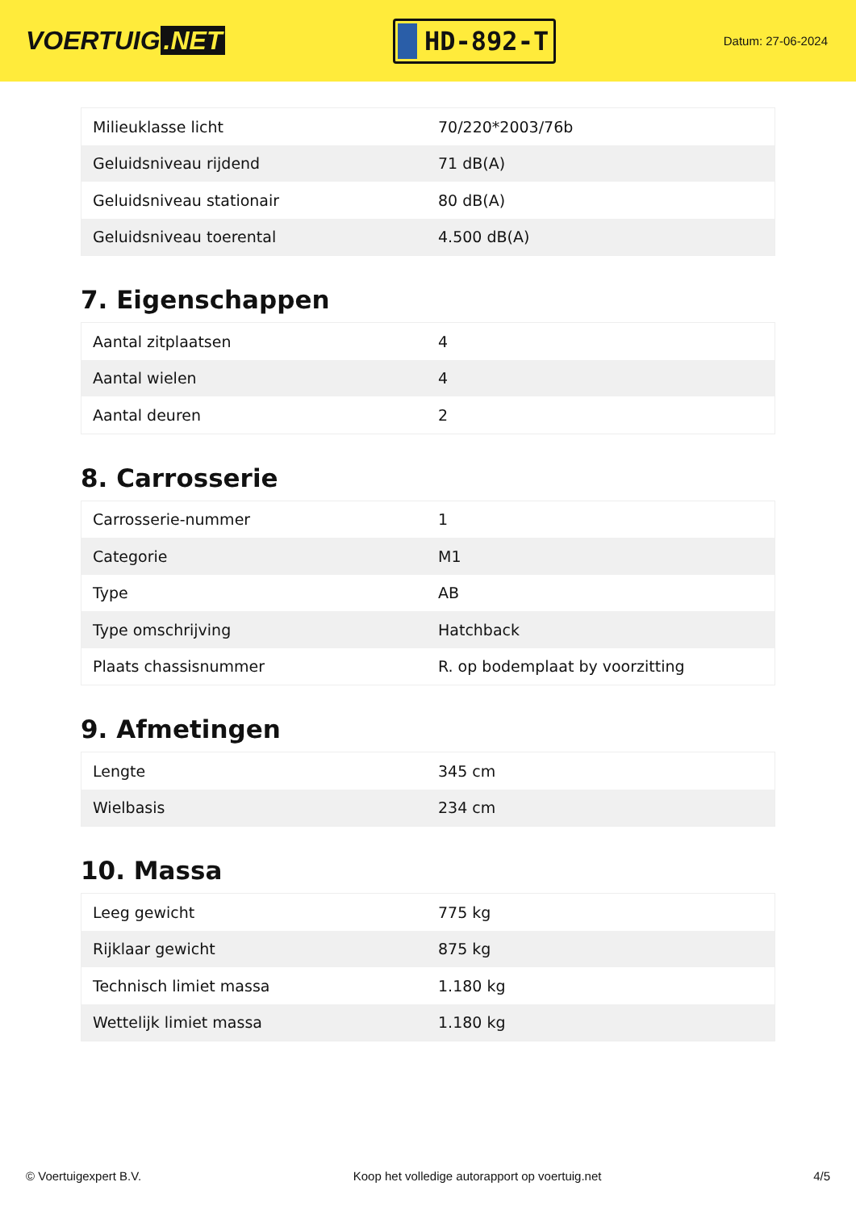VOERTUIG.NET
HD-892-T
Datum: 27-06-2024
| Milieuklasse licht | 70/220*2003/76b |
| Geluidsniveau rijdend | 71 dB(A) |
| Geluidsniveau stationair | 80 dB(A) |
| Geluidsniveau toerental | 4.500 dB(A) |
7. Eigenschappen
| Aantal zitplaatsen | 4 |
| Aantal wielen | 4 |
| Aantal deuren | 2 |
8. Carrosserie
| Carrosserie-nummer | 1 |
| Categorie | M1 |
| Type | AB |
| Type omschrijving | Hatchback |
| Plaats chassisnummer | R. op bodemplaat by voorzitting |
9. Afmetingen
| Lengte | 345 cm |
| Wielbasis | 234 cm |
10. Massa
| Leeg gewicht | 775 kg |
| Rijklaar gewicht | 875 kg |
| Technisch limiet massa | 1.180 kg |
| Wettelijk limiet massa | 1.180 kg |
© Voertuigexpert B.V. Koop het volledige autorapport op voertuig.net 4/5